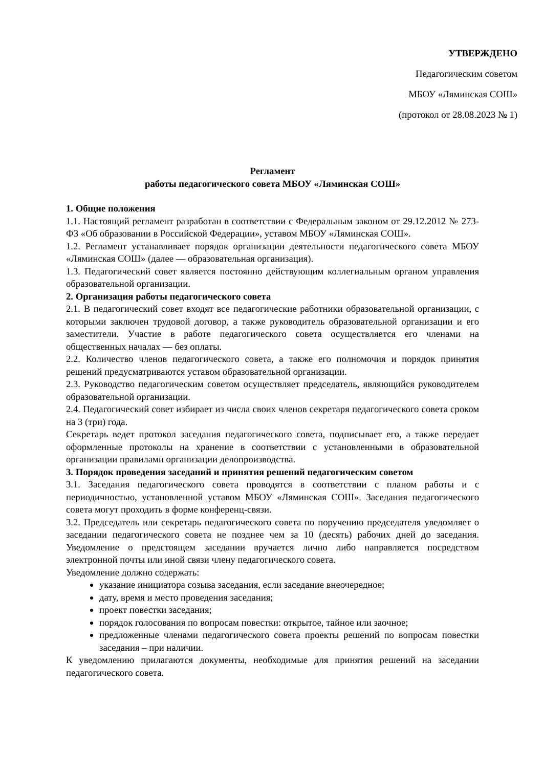УТВЕРЖДЕНО
Педагогическим советом
МБОУ «Ляминская СОШ»
(протокол от 28.08.2023 № 1)
Регламент
работы педагогического совета МБОУ «Ляминская СОШ»
1. Общие положения
1.1. Настоящий регламент разработан в соответствии с Федеральным законом от 29.12.2012 № 273-ФЗ «Об образовании в Российской Федерации», уставом МБОУ «Ляминская СОШ».
1.2. Регламент устанавливает порядок организации деятельности педагогического совета МБОУ «Ляминская СОШ» (далее — образовательная организация).
1.3. Педагогический совет является постоянно действующим коллегиальным органом управления образовательной организации.
2. Организация работы педагогического совета
2.1. В педагогический совет входят все педагогические работники образовательной организации, с которыми заключен трудовой договор, а также руководитель образовательной организации и его заместители. Участие в работе педагогического совета осуществляется его членами на общественных началах — без оплаты.
2.2. Количество членов педагогического совета, а также его полномочия и порядок принятия решений предусматриваются уставом образовательной организации.
2.3. Руководство педагогическим советом осуществляет председатель, являющийся руководителем образовательной организации.
2.4. Педагогический совет избирает из числа своих членов секретаря педагогического совета сроком на 3 (три) года.
Секретарь ведет протокол заседания педагогического совета, подписывает его, а также передает оформленные протоколы на хранение в соответствии с установленными в образовательной организации правилами организации делопроизводства.
3. Порядок проведения заседаний и принятия решений педагогическим советом
3.1. Заседания педагогического совета проводятся в соответствии с планом работы и с периодичностью, установленной уставом МБОУ «Ляминская СОШ». Заседания педагогического совета могут проходить в форме конференц-связи.
3.2. Председатель или секретарь педагогического совета по поручению председателя уведомляет о заседании педагогического совета не позднее чем за 10 (десять) рабочих дней до заседания. Уведомление о предстоящем заседании вручается лично либо направляется посредством электронной почты или иной связи члену педагогического совета.
Уведомление должно содержать:
указание инициатора созыва заседания, если заседание внеочередное;
дату, время и место проведения заседания;
проект повестки заседания;
порядок голосования по вопросам повестки: открытое, тайное или заочное;
предложенные членами педагогического совета проекты решений по вопросам повестки заседания – при наличии.
К уведомлению прилагаются документы, необходимые для принятия решений на заседании педагогического совета.